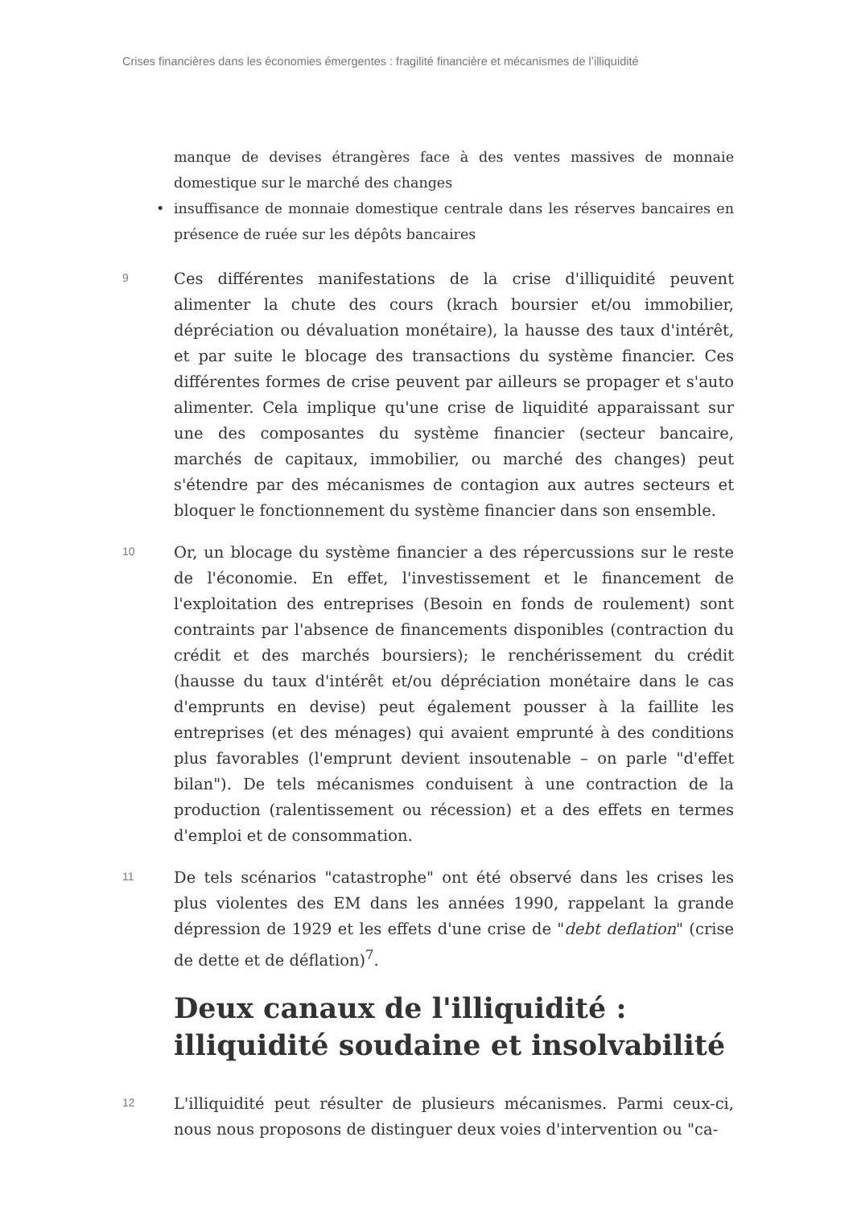Crises financières dans les économies émergentes : fragilité financière et mécanismes de l’illiquidité
manque de devises étrangères face à des ventes massives de monnaie domestique sur le marché des changes
• insuffisance de monnaie domestique centrale dans les réserves bancaires en présence de ruée sur les dépôts bancaires
9
Ces différentes manifestations de la crise d'illiquidité peuvent alimenter la chute des cours (krach boursier et/ou immobilier, dépréciation ou dévaluation monétaire), la hausse des taux d'intérêt, et par suite le blocage des transactions du système financier. Ces différentes formes de crise peuvent par ailleurs se propager et s'auto alimenter. Cela implique qu'une crise de liquidité apparaissant sur une des composantes du système financier (secteur bancaire, marchés de capitaux, immobilier, ou marché des changes) peut s'étendre par des mécanismes de contagion aux autres secteurs et bloquer le fonctionnement du système financier dans son ensemble.
10
Or, un blocage du système financier a des répercussions sur le reste de l'économie. En effet, l'investissement et le financement de l'exploitation des entreprises (Besoin en fonds de roulement) sont contraints par l'absence de financements disponibles (contraction du crédit et des marchés boursiers); le renchérissement du crédit (hausse du taux d'intérêt et/ou dépréciation monétaire dans le cas d'emprunts en devise) peut également pousser à la faillite les entreprises (et des ménages) qui avaient emprunté à des conditions plus favorables (l'emprunt devient insoutenable – on parle "d'effet bilan"). De tels mécanismes conduisent à une contraction de la production (ralentissement ou récession) et a des effets en termes d'emploi et de consommation.
11
De tels scénarios "catastrophe" ont été observé dans les crises les plus violentes des EM dans les années 1990, rappelant la grande dépression de 1929 et les effets d'une crise de "debt deflation" (crise de dette et de déflation)<sup>7</sup>.
Deux canaux de l'illiquidité : illiquidité soudaine et insolvabilité
12
L'illiquidité peut résulter de plusieurs mécanismes. Parmi ceux-ci, nous nous proposons de distinguer deux voies d'intervention ou "ca-